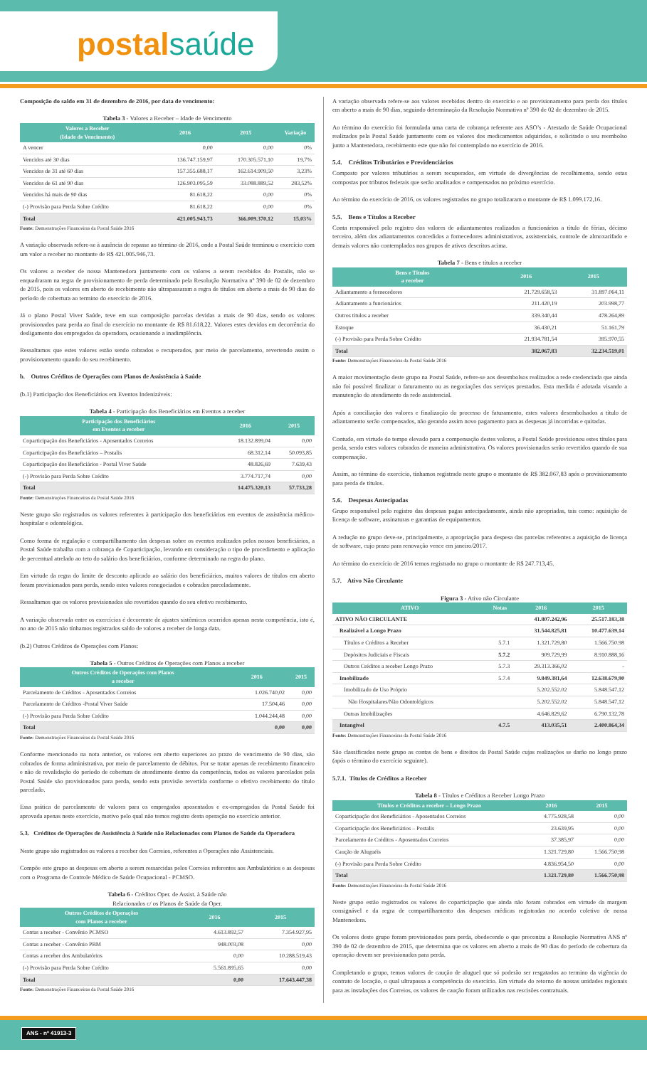postal saúde
Composição do saldo em 31 de dezembro de 2016, por data de vencimento:
Tabela 3 - Valores a Receber – Idade de Vencimento
| Valores a Receber (Idade de Vencimento) | 2016 | 2015 | Variação |
| --- | --- | --- | --- |
| A vencer | 0,00 | 0,00 | 0% |
| Vencidos até 30 dias | 136.747.159,97 | 170.305.571,10 | 19,7% |
| Vencidos de 31 até 60 dias | 157.355.688,17 | 162.614.909,50 | 3,23% |
| Vencidos de 61 até 90 dias | 126.903.095,59 | 33.088.889,52 | 283,52% |
| Vencidos há mais de 90 dias | 81.618,22 | 0,00 | 0% |
| (-) Provisão para Perda Sobre Crédito | 81.618,22 | 0,00 | 0% |
| Total | 421.005.943,73 | 366.009.370,12 | 15,03% |
Fonte: Demonstrações Financeiras da Postal Saúde 2016
A variação observada refere-se à ausência de repasse ao término de 2016, onde a Postal Saúde terminou o exercício com um valor a receber no montante de R$ 421.005.946,73.
Os valores a receber de nossa Mantenedora juntamente com os valores a serem recebidos do Postalis, não se enquadraram na regra de provisionamento de perda determinado pela Resolução Normativa nº 390 de 02 de dezembro de 2015, pois os valores em aberto de recebimento não ultrapassaram a regra de títulos em aberto a mais de 90 dias do período de cobertura ao termino do exercício de 2016.
Já o plano Postal Viver Saúde, teve em sua composição parcelas devidas a mais de 90 dias, sendo os valores provisionados para perda ao final do exercício no montante de R$ 81.618,22. Valores estes devidos em decorrência do desligamento dos empregados da operadora, ocasionando a inadimplência.
Ressaltamos que estes valores estão sendo cobrados e recuperados, por meio de parcelamento, revertendo assim o provisionamento quando do seu recebimento.
b. Outros Créditos de Operações com Planos de Assistência à Saúde
(b.1) Participação dos Beneficiários em Eventos Indenizáveis:
Tabela 4 - Participação dos Beneficiários em Eventos a receber
| Participação dos Beneficiários em Eventos a receber | 2016 | 2015 |
| --- | --- | --- |
| Coparticipação dos Beneficiários - Aposentados Correios | 18.132.899,04 | 0,00 |
| Coparticipação dos Beneficiários – Postalis | 68.312,14 | 50.093,85 |
| Coparticipação dos Beneficiários - Postal Viver Saúde | 48.826,69 | 7.639,43 |
| (-) Provisão para Perda Sobre Crédito | 3.774.717,74 | 0,00 |
| Total | 14.475.320,13 | 57.733,28 |
Fonte: Demonstrações Financeiras da Postal Saúde 2016
Neste grupo são registrados os valores referentes à participação dos beneficiários em eventos de assistência médico-hospitalar e odontológica.
Como forma de regulação e compartilhamento das despesas sobre os eventos realizados pelos nossos beneficiários, a Postal Saúde trabalha com a cobrança de Coparticipação, levando em consideração o tipo de procedimento e aplicação de percentual atrelado ao teto do salário dos beneficiários, conforme determinado na regra do plano.
Em virtude da regra do limite de desconto aplicado ao salário dos beneficiários, muitos valores de títulos em aberto foram provisionados para perda, sendo estes valores renegociados e cobrados parceladamente.
Ressaltamos que os valores provisionados são revertidos quando do seu efetivo recebimento.
A variação observada entre os exercícios é decorrente de ajustes sistêmicos ocorridos apenas nesta competência, isto é, no ano de 2015 não tínhamos registrados saldo de valores a receber de longa data.
(b.2) Outros Créditos de Operações com Planos:
Tabela 5 - Outros Créditos de Operações com Planos a receber
| Outros Créditos de Operações com Planos a receber | 2016 | 2015 |
| --- | --- | --- |
| Parcelamento de Créditos - Aposentados Correios | 1.026.740,02 | 0,00 |
| Parcelamento de Créditos -Postal Viver Saúde | 17.504,46 | 0,00 |
| (-) Provisão para Perda Sobre Crédito | 1.044.244,48 | 0,00 |
| Total | 0,00 | 0,00 |
Fonte: Demonstrações Financeiras da Postal Saúde 2016
Conforme mencionado na nota anterior, os valores em aberto superiores ao prazo de vencimento de 90 dias, são cobrados de forma administrativa, por meio de parcelamento de débitos. Por se tratar apenas de recebimento financeiro e não de revalidação do período de cobertura de atendimento dentro da competência, todos os valores parcelados pela Postal Saúde são provisionados para perda, sendo esta provisão revertida conforme o efetivo recebimento do título parcelado.
Essa prática de parcelamento de valores para os empregados aposentados e ex-empregados da Postal Saúde foi aprovada apenas neste exercício, motivo pelo qual não temos registro desta operação no exercício anterior.
5.3. Créditos de Operações de Assistência à Saúde não Relacionados com Planos de Saúde da Operadora
Neste grupo são registrados os valores a receber dos Correios, referentes a Operações não Assistenciais.
Compõe este grupo as despesas em aberto a serem ressarcidas pelos Correios referentes aos Ambulatórios e as despesas com o Programa de Controle Médico de Saúde Ocupacional - PCMSO.
Tabela 6 - Créditos Oper. de Assist. à Saúde não
Relacionados c/ os Planos de Saúde da Oper.
| Outros Créditos de Operações com Planos a receber | 2016 | 2015 |
| --- | --- | --- |
| Contas a receber - Convênio PCMSO | 4.613.892,57 | 7.354.927,95 |
| Contas a receber - Convênio PBM | 948.003,08 | 0,00 |
| Contas a receber dos Ambulatórios | 0,00 | 10.288.519,43 |
| (-) Provisão para Perda Sobre Crédito | 5.561.895,65 | 0,00 |
| Total | 0,00 | 17.643.447,38 |
Fonte: Demonstrações Financeiras da Postal Saúde 2016
A variação observada refere-se aos valores recebidos dentro do exercício e ao provisionamento para perda dos títulos em aberto a mais de 90 dias, seguindo determinação da Resolução Normativa nº 390 de 02 de dezembro de 2015.
Ao término do exercício foi formulada uma carta de cobrança referente aos ASO’s - Atestado de Saúde Ocupacional realizados pela Postal Saúde juntamente com os valores dos medicamentos adquiridos, e solicitado o seu reembolso junto a Mantenedora, recebimento este que não foi contemplado no exercício de 2016.
5.4. Créditos Tributários e Previdenciários
Composto por valores tributários a serem recuperados, em virtude de divergências de recolhimento, sendo estas compostas por tributos federais que serão analisados e compensados no próximo exercício.
Ao término do exercício de 2016, os valores registrados no grupo totalizaram o montante de R$ 1.099.172,16.
5.5. Bens e Títulos a Receber
Conta responsável pelo registro dos valores de adiantamentos realizados a funcionários a título de férias, décimo terceiro, além dos adiantamentos concedidos a fornecedores administrativos, assistenciais, controle de almoxarifado e demais valores não contemplados nos grupos de ativos descritos acima.
Tabela 7 - Bens e títulos a receber
| Bens e Títulos a receber | 2016 | 2015 |
| --- | --- | --- |
| Adiantamento a fornecedores | 21.729.658,53 | 31.897.064,11 |
| Adiantamento a funcionários | 211.420,19 | 203.998,77 |
| Outros títulos a receber | 339.340,44 | 478.264,89 |
| Estoque | 36.430,21 | 51.161,79 |
| (-) Provisão para Perda Sobre Crédito | 21.934.781,54 | 395.970,55 |
| Total | 382.067,83 | 32.234.519,01 |
Fonte: Demonstrações Financeiras da Postal Saúde 2016
A maior movimentação deste grupo na Postal Saúde, refere-se aos desembolsos realizados a rede credenciada que ainda não foi possível finalizar o faturamento ou as negociações dos serviços prestados. Esta medida é adotada visando a manutenção do atendimento da rede assistencial.
Após a conciliação dos valores e finalização do processo de faturamento, estes valores desembolsados a título de adiantamento serão compensados, não gerando assim novo pagamento para as despesas já incorridas e quitadas.
Contudo, em virtude do tempo elevado para a compensação destes valores, a Postal Saúde provisionou estes títulos para perda, sendo estes valores cobrados de maneira administrativa. Os valores provisionados serão revertidos quando de sua compensação.
Assim, ao término do exercício, tínhamos registrado neste grupo o montante de R$ 382.067,83 após o provisionamento para perda de títulos.
5.6. Despesas Antecipadas
Grupo responsável pelo registro das despesas pagas antecipadamente, ainda não apropriadas, tais como: aquisição de licença de software, assinaturas e garantias de equipamentos.
A redução no grupo deve-se, principalmente, a apropriação para despesa das parcelas referentes a aquisição de licença de software, cujo prazo para renovação vence em janeiro/2017.
Ao término do exercício de 2016 temos registrado no grupo o montante de R$ 247.713,45.
5.7. Ativo Não Circulante
Figura 3 - Ativo não Circulante
| ATIVO | Notas | 2016 | 2015 |
| --- | --- | --- | --- |
| ATIVO NÃO CIRCULANTE | | 41.807.242,96 | 25.517.183,38 |
| Realizável a Longo Prazo | | 31.544.825,81 | 10.477.639,14 |
| Títulos e Créditos a Receber | 5.7.1 | 1.321.729,80 | 1.566.750.98 |
| Depósitos Judiciais e Fiscais | 5.7.2 | 909.729,99 | 8.910.888,16 |
| Outros Créditos a receber Longo Prazo | 5.7.3 | 29.313.366,02 | - |
| Imobilizado | 5.7.4 | 9.849.381,64 | 12.638.679,90 |
| Imobilizado de Uso Próprio | | 5.202.552.02 | 5.848.547,12 |
| Não Hospitalares/Não Odontológicos | | 5.202.552.02 | 5.848.547,12 |
| Outras Imobilizações | | 4.646.829,62 | 6.790.132,78 |
| Intangível | 4.7.5 | 413.035,51 | 2.400.864,34 |
Fonte: Demonstrações Financeiras da Postal Saúde 2016
São classificados neste grupo as contas de bens e direitos da Postal Saúde cujas realizações se darão no longo prazo (após o término do exercício seguinte).
5.7.1. Títulos de Créditos a Receber
Tabela 8 - Títulos e Créditos a Receber Longo Prazo
| Títulos e Créditos a receber – Longo Prazo | 2016 | 2015 |
| --- | --- | --- |
| Coparticipação dos Beneficiários - Aposentados Correios | 4.775.928,58 | 0,00 |
| Coparticipação dos Beneficiários – Postalis | 23.639,95 | 0,00 |
| Parcelamento de Créditos - Aposentados Correios | 37.385,97 | 0,00 |
| Caução de Aluguéis | 1.321.729,80 | 1.566.750,98 |
| (-) Provisão para Perda Sobre Crédito | 4.836.954,50 | 0,00 |
| Total | 1.321.729,80 | 1.566.750,98 |
Fonte: Demonstrações Financeiras da Postal Saúde 2016
Neste grupo estão registrados os valores de coparticipação que ainda não foram cobrados em virtude da margem consignável e da regra de compartilhamento das despesas médicas registradas no acordo coletivo de nossa Mantenedora.
Os valores deste grupo foram provisionados para perda, obedecendo o que preconiza a Resolução Normativa ANS nº 390 de 02 de dezembro de 2015, que determina que os valores em aberto a mais de 90 dias do período de cobertura da operação devem ser provisionados para perda.
Completando o grupo, temos valores de caução de aluguel que só poderão ser resgatados ao termino da vigência do contrato de locação, o qual ultrapassa a competência do exercício. Em virtude do retorno de nossas unidades regionais para as instalações dos Correios, os valores de caução foram utilizados nas rescisões contratuais.
ANS - nº 41913-3